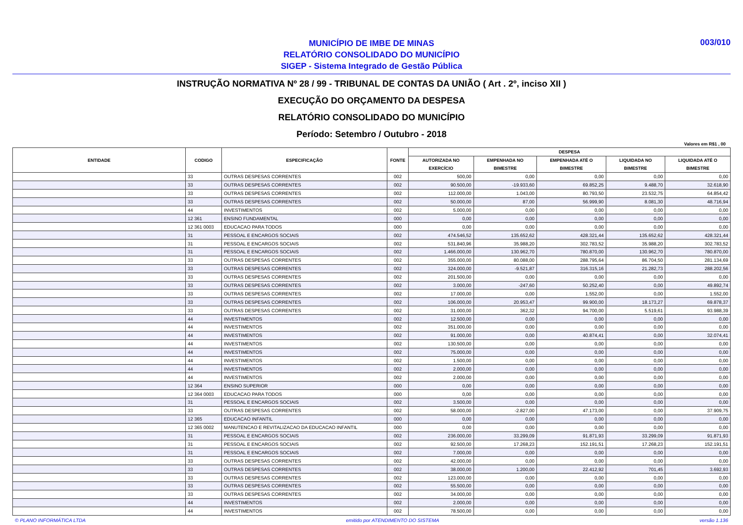MUNICÍPIO DE IMBE DE MINAS
RELATÓRIO CONSOLIDADO DO MUNICÍPIO
SIGEP - Sistema Integrado de Gestão Pública
003/010
INSTRUÇÃO NORMATIVA Nº 28 / 99 - TRIBUNAL DE CONTAS DA UNIÃO ( Art . 2º, inciso XII )
EXECUÇÃO DO ORÇAMENTO DA DESPESA
RELATÓRIO CONSOLIDADO DO MUNICÍPIO
Período: Setembro / Outubro - 2018
Valores em R$1 , 00
| ENTIDADE | CODIGO | ESPECIFICAÇÃO | FONTE | DESPESA | | | | |
| --- | --- | --- | --- | --- | --- | --- | --- | --- |
| | | | | AUTORIZADA NO EXERCÍCIO | EMPENHADA NO BIMESTRE | EMPENHADA ATÉ O BIMESTRE | LIQUIDADA NO BIMESTRE | LIQUIDADA ATÉ O BIMESTRE |
| | 33 | OUTRAS DESPESAS CORRENTES | 002 | 500,00 | 0,00 | 0,00 | 0,00 | 0,00 |
| | 33 | OUTRAS DESPESAS CORRENTES | 002 | 90.500,00 | -19.933,60 | 69.852,25 | 9.488,70 | 32.618,90 |
| | 33 | OUTRAS DESPESAS CORRENTES | 002 | 112.000,00 | 1.043,00 | 80.793,50 | 23.532,75 | 64.854,42 |
| | 33 | OUTRAS DESPESAS CORRENTES | 002 | 50.000,00 | 87,00 | 56.999,90 | 8.081,30 | 48.716,94 |
| | 44 | INVESTIMENTOS | 002 | 5.000,00 | 0,00 | 0,00 | 0,00 | 0,00 |
| | 12 361 | ENSINO FUNDAMENTAL | 000 | 0,00 | 0,00 | 0,00 | 0,00 | 0,00 |
| | 12 361 0003 | EDUCACAO PARA TODOS | 000 | 0,00 | 0,00 | 0,00 | 0,00 | 0,00 |
| | 31 | PESSOAL E ENCARGOS SOCIAIS | 002 | 474.546,52 | 135.652,62 | 428.321,44 | 135.652,62 | 428.321,44 |
| | 31 | PESSOAL E ENCARGOS SOCIAIS | 002 | 531.840,96 | 35.988,20 | 302.783,52 | 35.988,20 | 302.783,52 |
| | 31 | PESSOAL E ENCARGOS SOCIAIS | 002 | 1.466.000,00 | 130.962,70 | 780.870,00 | 130.962,70 | 780.870,00 |
| | 33 | OUTRAS DESPESAS CORRENTES | 002 | 355.000,00 | 80.088,00 | 288.795,64 | 86.704,50 | 281.134,69 |
| | 33 | OUTRAS DESPESAS CORRENTES | 002 | 324.000,00 | -9.521,87 | 316.315,16 | 21.282,73 | 288.202,56 |
| | 33 | OUTRAS DESPESAS CORRENTES | 002 | 201.500,00 | 0,00 | 0,00 | 0,00 | 0,00 |
| | 33 | OUTRAS DESPESAS CORRENTES | 002 | 3.000,00 | -247,60 | 50.252,40 | 0,00 | 49.892,74 |
| | 33 | OUTRAS DESPESAS CORRENTES | 002 | 17.000,00 | 0,00 | 1.552,00 | 0,00 | 1.552,00 |
| | 33 | OUTRAS DESPESAS CORRENTES | 002 | 106.000,00 | 20.953,47 | 99.900,00 | 18.173,27 | 69.878,37 |
| | 33 | OUTRAS DESPESAS CORRENTES | 002 | 31.000,00 | 362,32 | 94.700,00 | 5.519,61 | 93.988,39 |
| | 44 | INVESTIMENTOS | 002 | 12.500,00 | 0,00 | 0,00 | 0,00 | 0,00 |
| | 44 | INVESTIMENTOS | 002 | 351.000,00 | 0,00 | 0,00 | 0,00 | 0,00 |
| | 44 | INVESTIMENTOS | 002 | 91.000,00 | 0,00 | 40.874,41 | 0,00 | 32.074,41 |
| | 44 | INVESTIMENTOS | 002 | 130.500,00 | 0,00 | 0,00 | 0,00 | 0,00 |
| | 44 | INVESTIMENTOS | 002 | 75.000,00 | 0,00 | 0,00 | 0,00 | 0,00 |
| | 44 | INVESTIMENTOS | 002 | 1.500,00 | 0,00 | 0,00 | 0,00 | 0,00 |
| | 44 | INVESTIMENTOS | 002 | 2.000,00 | 0,00 | 0,00 | 0,00 | 0,00 |
| | 44 | INVESTIMENTOS | 002 | 2.000,00 | 0,00 | 0,00 | 0,00 | 0,00 |
| | 12 364 | ENSINO SUPERIOR | 000 | 0,00 | 0,00 | 0,00 | 0,00 | 0,00 |
| | 12 364 0003 | EDUCACAO PARA TODOS | 000 | 0,00 | 0,00 | 0,00 | 0,00 | 0,00 |
| | 31 | PESSOAL E ENCARGOS SOCIAIS | 002 | 3.500,00 | 0,00 | 0,00 | 0,00 | 0,00 |
| | 33 | OUTRAS DESPESAS CORRENTES | 002 | 58.000,00 | -2.827,00 | 47.173,00 | 0,00 | 37.909,75 |
| | 12 365 | EDUCACAO INFANTIL | 000 | 0,00 | 0,00 | 0,00 | 0,00 | 0,00 |
| | 12 365 0002 | MANUTENCAO E REVITALIZACAO DA EDUCACAO INFANTIL | 000 | 0,00 | 0,00 | 0,00 | 0,00 | 0,00 |
| | 31 | PESSOAL E ENCARGOS SOCIAIS | 002 | 236.000,00 | 33.299,09 | 91.871,93 | 33.299,09 | 91.871,93 |
| | 31 | PESSOAL E ENCARGOS SOCIAIS | 002 | 92.500,00 | 17.268,23 | 152.191,51 | 17.268,23 | 152.191,51 |
| | 31 | PESSOAL E ENCARGOS SOCIAIS | 002 | 7.000,00 | 0,00 | 0,00 | 0,00 | 0,00 |
| | 33 | OUTRAS DESPESAS CORRENTES | 002 | 42.000,00 | 0,00 | 0,00 | 0,00 | 0,00 |
| | 33 | OUTRAS DESPESAS CORRENTES | 002 | 38.000,00 | 1.200,00 | 22.412,92 | 701,45 | 3.692,93 |
| | 33 | OUTRAS DESPESAS CORRENTES | 002 | 123.000,00 | 0,00 | 0,00 | 0,00 | 0,00 |
| | 33 | OUTRAS DESPESAS CORRENTES | 002 | 55.500,00 | 0,00 | 0,00 | 0,00 | 0,00 |
| | 33 | OUTRAS DESPESAS CORRENTES | 002 | 34.000,00 | 0,00 | 0,00 | 0,00 | 0,00 |
| | 44 | INVESTIMENTOS | 002 | 2.000,00 | 0,00 | 0,00 | 0,00 | 0,00 |
| | 44 | INVESTIMENTOS | 002 | 78.500,00 | 0,00 | 0,00 | 0,00 | 0,00 |
© PLANO INFORMÁTICA LTDA emitido por ATENDIMENTO DO SISTEMA versão 1.136